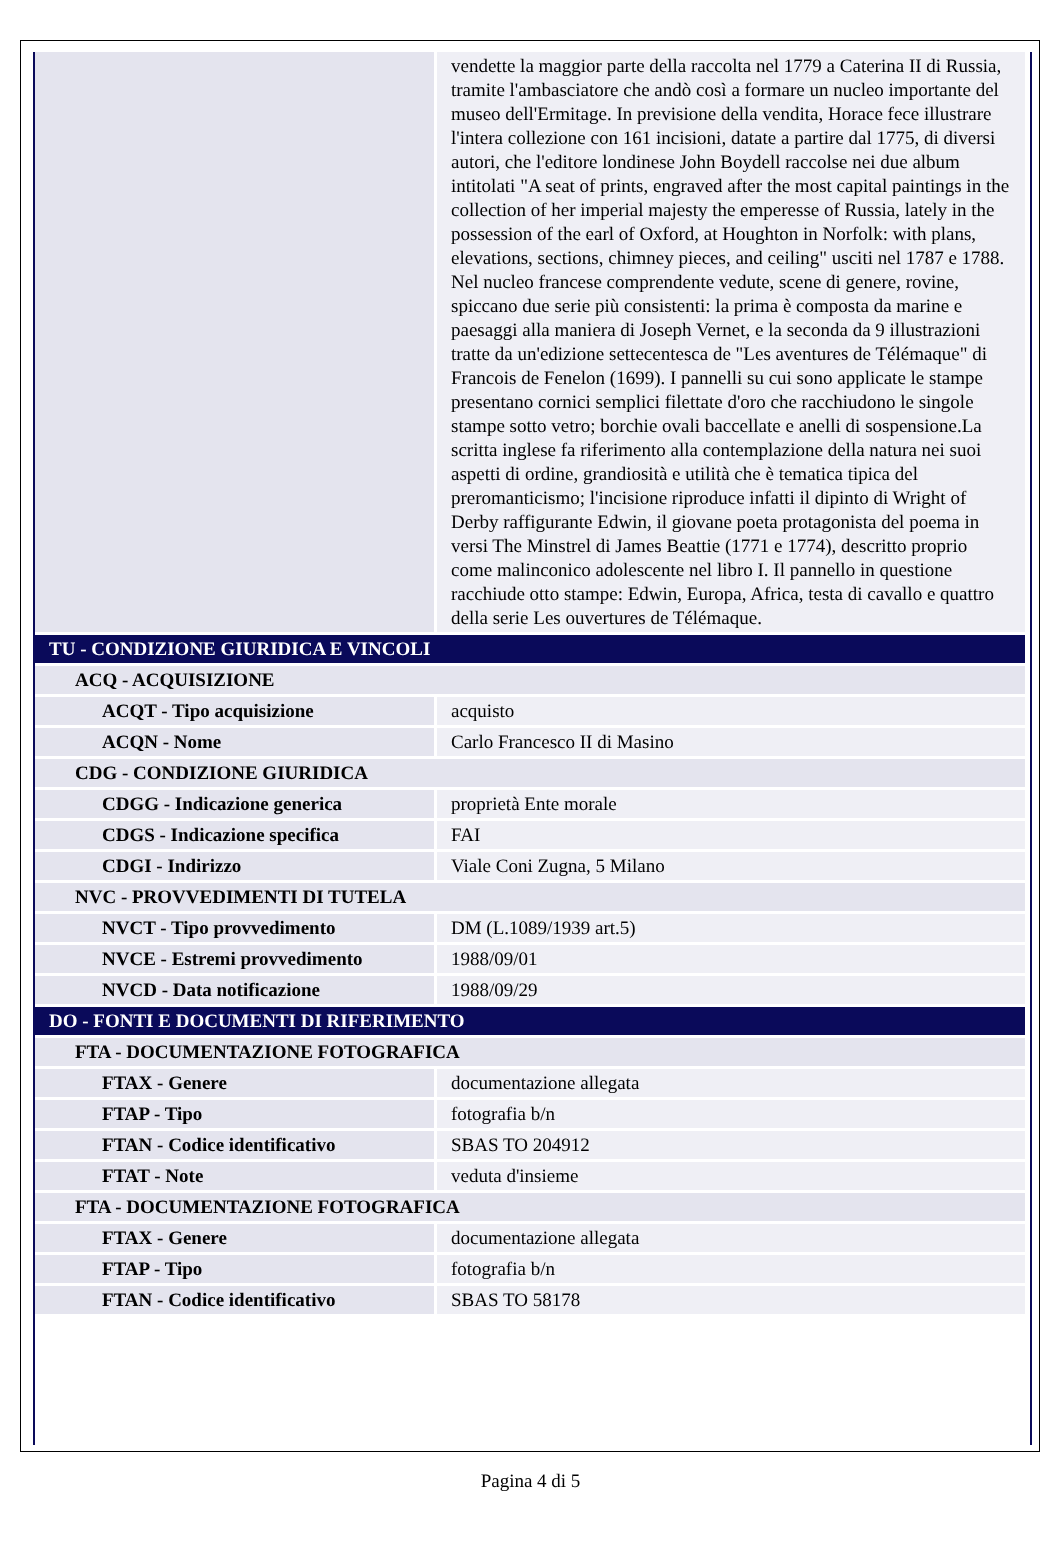| | vendette la maggior parte della raccolta nel 1779 a Caterina II di Russia, tramite l'ambasciatore che andò così a formare un nucleo importante del museo dell'Ermitage. In previsione della vendita, Horace fece illustrare l'intera collezione con 161 incisioni, datate a partire dal 1775, di diversi autori, che l'editore londinese John Boydell raccolse nei due album intitolati "A seat of prints, engraved after the most capital paintings in the collection of her imperial majesty the emperesse of Russia, lately in the possession of the earl of Oxford, at Houghton in Norfolk: with plans, elevations, sections, chimney pieces, and ceiling" usciti nel 1787 e 1788. Nel nucleo francese comprendente vedute, scene di genere, rovine, spiccano due serie più consistenti: la prima è composta da marine e paesaggi alla maniera di Joseph Vernet, e la seconda da 9 illustrazioni tratte da un'edizione settecentesca de "Les aventures de Télémaque" di Francois de Fenelon (1699). I pannelli su cui sono applicate le stampe presentano cornici semplici filettate d'oro che racchiudono le singole stampe sotto vetro; borchie ovali baccellate e anelli di sospensione.La scritta inglese fa riferimento alla contemplazione della natura nei suoi aspetti di ordine, grandiosità e utilità che è tematica tipica del preromanticismo; l'incisione riproduce infatti il dipinto di Wright of Derby raffigurante Edwin, il giovane poeta protagonista del poema in versi The Minstrel di James Beattie (1771 e 1774), descritto proprio come malinconico adolescente nel libro I. Il pannello in questione racchiude otto stampe: Edwin, Europa, Africa, testa di cavallo e quattro della serie Les ouvertures de Télémaque. |
| TU - CONDIZIONE GIURIDICA E VINCOLI | |
| ACQ - ACQUISIZIONE | |
| ACQT - Tipo acquisizione | acquisto |
| ACQN - Nome | Carlo Francesco II di Masino |
| CDG - CONDIZIONE GIURIDICA | |
| CDGG - Indicazione generica | proprietà Ente morale |
| CDGS - Indicazione specifica | FAI |
| CDGI - Indirizzo | Viale Coni Zugna, 5 Milano |
| NVC - PROVVEDIMENTI DI TUTELA | |
| NVCT - Tipo provvedimento | DM (L.1089/1939 art.5) |
| NVCE - Estremi provvedimento | 1988/09/01 |
| NVCD - Data notificazione | 1988/09/29 |
| DO - FONTI E DOCUMENTI DI RIFERIMENTO | |
| FTA - DOCUMENTAZIONE FOTOGRAFICA | |
| FTAX - Genere | documentazione allegata |
| FTAP - Tipo | fotografia b/n |
| FTAN - Codice identificativo | SBAS TO 204912 |
| FTAT - Note | veduta d'insieme |
| FTA - DOCUMENTAZIONE FOTOGRAFICA | |
| FTAX - Genere | documentazione allegata |
| FTAP - Tipo | fotografia b/n |
| FTAN - Codice identificativo | SBAS TO 58178 |
Pagina 4 di 5